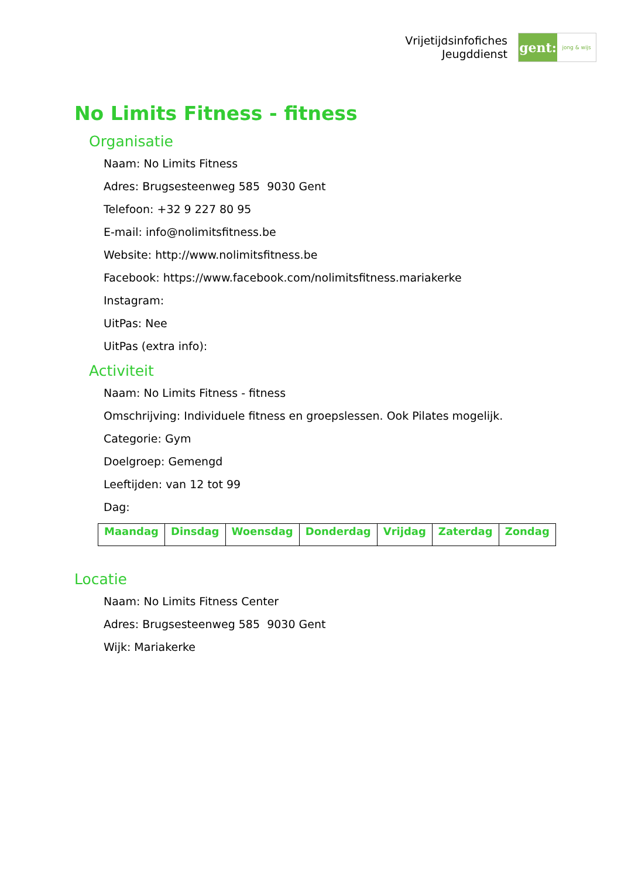Vrijetijdsinfofiches
Jeugddienst
gent:
jong & wijs
No Limits Fitness - fitness
Organisatie
Naam: No Limits Fitness
Adres: Brugsesteenweg 585 9030 Gent
Telefoon: +32 9 227 80 95
E-mail: info@nolimitsfitness.be
Website: http://www.nolimitsfitness.be
Facebook: https://www.facebook.com/nolimitsfitness.mariakerke
Instagram:
UitPas: Nee
UitPas (extra info):
Activiteit
Naam: No Limits Fitness - fitness
Omschrijving: Individuele fitness en groepslessen. Ook Pilates mogelijk.
Categorie: Gym
Doelgroep: Gemengd
Leeftijden: van 12 tot 99
Dag:
| Maandag | Dinsdag | Woensdag | Donderdag | Vrijdag | Zaterdag | Zondag |
Locatie
Naam: No Limits Fitness Center
Adres: Brugsesteenweg 585 9030 Gent
Wijk: Mariakerke